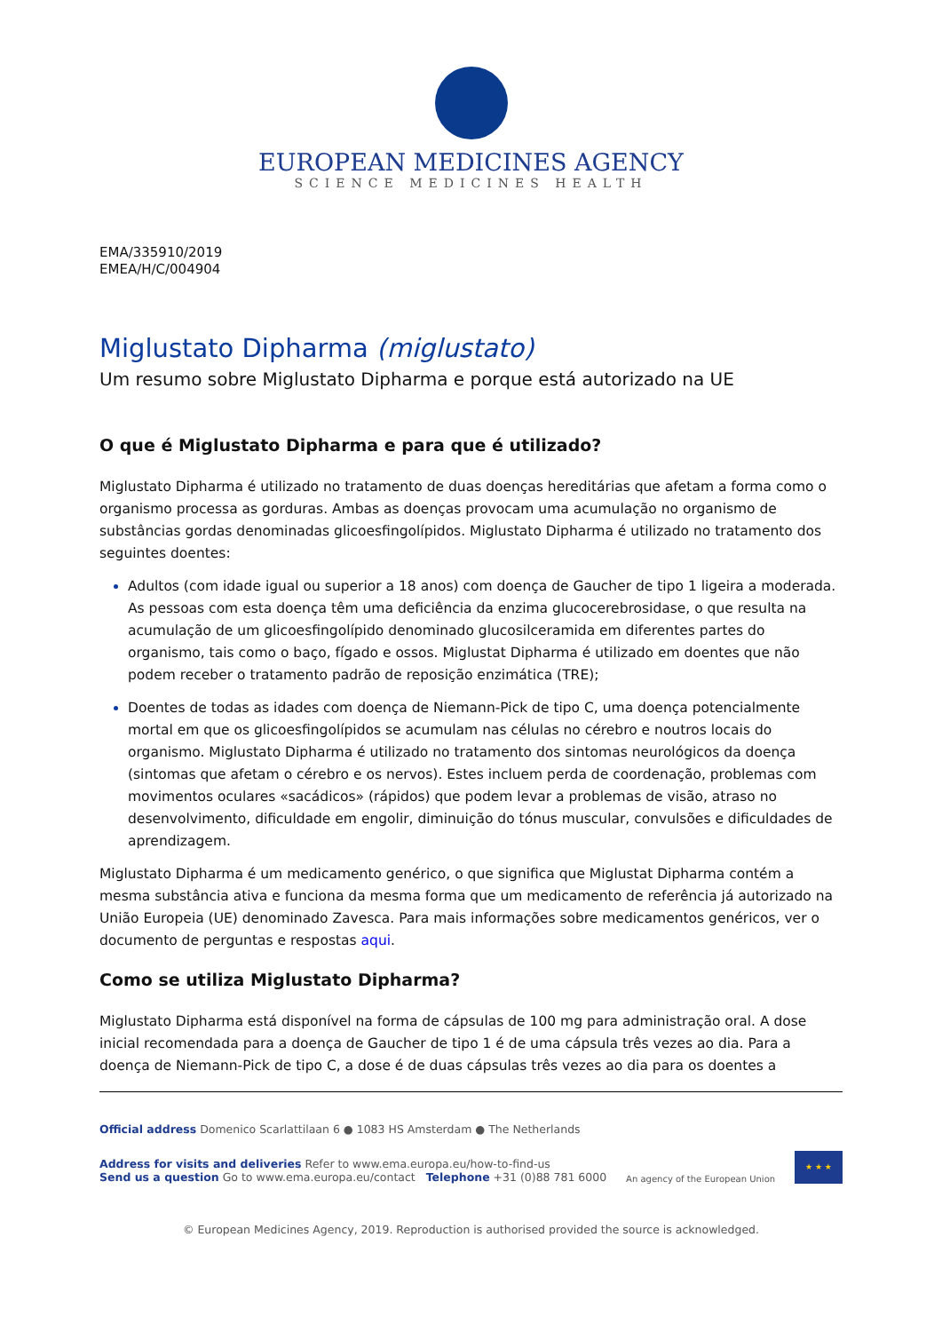EUROPEAN MEDICINES AGENCY
SCIENCE MEDICINES HEALTH
EMA/335910/2019
EMEA/H/C/004904
Miglustato Dipharma (miglustato)
Um resumo sobre Miglustato Dipharma e porque está autorizado na UE
O que é Miglustato Dipharma e para que é utilizado?
Miglustato Dipharma é utilizado no tratamento de duas doenças hereditárias que afetam a forma como o organismo processa as gorduras. Ambas as doenças provocam uma acumulação no organismo de substâncias gordas denominadas glicoesfingolípidos. Miglustato Dipharma é utilizado no tratamento dos seguintes doentes:
Adultos (com idade igual ou superior a 18 anos) com doença de Gaucher de tipo 1 ligeira a moderada. As pessoas com esta doença têm uma deficiência da enzima glucocerebrosidase, o que resulta na acumulação de um glicoesfingolípido denominado glucosilceramida em diferentes partes do organismo, tais como o baço, fígado e ossos. Miglustat Dipharma é utilizado em doentes que não podem receber o tratamento padrão de reposição enzimática (TRE);
Doentes de todas as idades com doença de Niemann-Pick de tipo C, uma doença potencialmente mortal em que os glicoesfingolípidos se acumulam nas células no cérebro e noutros locais do organismo. Miglustato Dipharma é utilizado no tratamento dos sintomas neurológicos da doença (sintomas que afetam o cérebro e os nervos). Estes incluem perda de coordenação, problemas com movimentos oculares «sacádicos» (rápidos) que podem levar a problemas de visão, atraso no desenvolvimento, dificuldade em engolir, diminuição do tónus muscular, convulsões e dificuldades de aprendizagem.
Miglustato Dipharma é um medicamento genérico, o que significa que Miglustat Dipharma contém a mesma substância ativa e funciona da mesma forma que um medicamento de referência já autorizado na União Europeia (UE) denominado Zavesca. Para mais informações sobre medicamentos genéricos, ver o documento de perguntas e respostas aqui.
Como se utiliza Miglustato Dipharma?
Miglustato Dipharma está disponível na forma de cápsulas de 100 mg para administração oral. A dose inicial recomendada para a doença de Gaucher de tipo 1 é de uma cápsula três vezes ao dia. Para a doença de Niemann-Pick de tipo C, a dose é de duas cápsulas três vezes ao dia para os doentes a
Official address Domenico Scarlattilaan 6 ● 1083 HS Amsterdam ● The Netherlands
Address for visits and deliveries Refer to www.ema.europa.eu/how-to-find-us
Send us a question Go to www.ema.europa.eu/contact Telephone +31 (0)88 781 6000
An agency of the European Union
★ ★ ★
© European Medicines Agency, 2019. Reproduction is authorised provided the source is acknowledged.